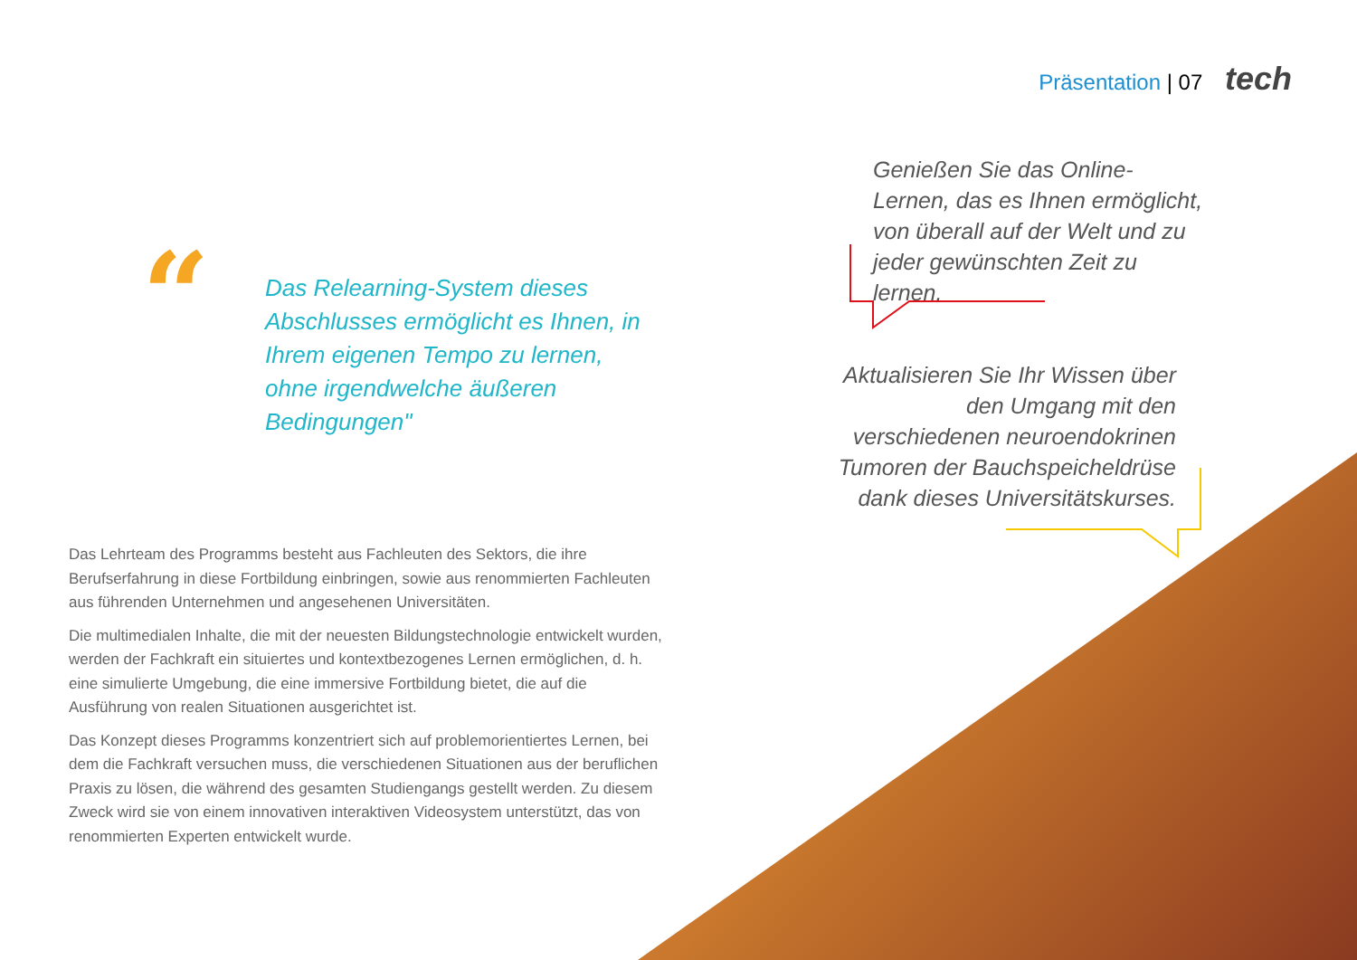Präsentation | 07 tech
“
Das Relearning-System dieses Abschlusses ermöglicht es Ihnen, in Ihrem eigenen Tempo zu lernen, ohne irgendwelche äußeren Bedingungen"
Genießen Sie das Online-Lernen, das es Ihnen ermöglicht, von überall auf der Welt und zu jeder gewünschten Zeit zu lernen.
Aktualisieren Sie Ihr Wissen über den Umgang mit den verschiedenen neuroendokrinen Tumoren der Bauchspeicheldrüse dank dieses Universitätskurses.
Das Lehrteam des Programms besteht aus Fachleuten des Sektors, die ihre Berufserfahrung in diese Fortbildung einbringen, sowie aus renommierten Fachleuten aus führenden Unternehmen und angesehenen Universitäten.
Die multimedialen Inhalte, die mit der neuesten Bildungstechnologie entwickelt wurden, werden der Fachkraft ein situiertes und kontextbezogenes Lernen ermöglichen, d. h. eine simulierte Umgebung, die eine immersive Fortbildung bietet, die auf die Ausführung von realen Situationen ausgerichtet ist.
Das Konzept dieses Programms konzentriert sich auf problemorientiertes Lernen, bei dem die Fachkraft versuchen muss, die verschiedenen Situationen aus der beruflichen Praxis zu lösen, die während des gesamten Studiengangs gestellt werden. Zu diesem Zweck wird sie von einem innovativen interaktiven Videosystem unterstützt, das von renommierten Experten entwickelt wurde.